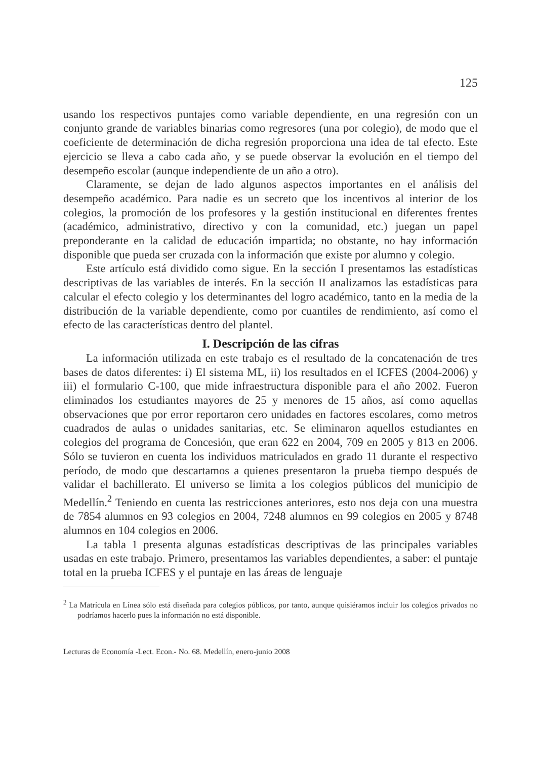125
usando los respectivos puntajes como variable dependiente, en una regresión con un conjunto grande de variables binarias como regresores (una por colegio), de modo que el coeficiente de determinación de dicha regresión proporciona una idea de tal efecto. Este ejercicio se lleva a cabo cada año, y se puede observar la evolución en el tiempo del desempeño escolar (aunque independiente de un año a otro).
Claramente, se dejan de lado algunos aspectos importantes en el análisis del desempeño académico. Para nadie es un secreto que los incentivos al interior de los colegios, la promoción de los profesores y la gestión institucional en diferentes frentes (académico, administrativo, directivo y con la comunidad, etc.) juegan un papel preponderante en la calidad de educación impartida; no obstante, no hay información disponible que pueda ser cruzada con la información que existe por alumno y colegio.
Este artículo está dividido como sigue. En la sección I presentamos las estadísticas descriptivas de las variables de interés. En la sección II analizamos las estadísticas para calcular el efecto colegio y los determinantes del logro académico, tanto en la media de la distribución de la variable dependiente, como por cuantiles de rendimiento, así como el efecto de las características dentro del plantel.
I. Descripción de las cifras
La información utilizada en este trabajo es el resultado de la concatenación de tres bases de datos diferentes: i) El sistema ML, ii) los resultados en el ICFES (2004-2006) y iii) el formulario C-100, que mide infraestructura disponible para el año 2002. Fueron eliminados los estudiantes mayores de 25 y menores de 15 años, así como aquellas observaciones que por error reportaron cero unidades en factores escolares, como metros cuadrados de aulas o unidades sanitarias, etc. Se eliminaron aquellos estudiantes en colegios del programa de Concesión, que eran 622 en 2004, 709 en 2005 y 813 en 2006. Sólo se tuvieron en cuenta los individuos matriculados en grado 11 durante el respectivo período, de modo que descartamos a quienes presentaron la prueba tiempo después de validar el bachillerato. El universo se limita a los colegios públicos del municipio de Medellín.<sup>2</sup> Teniendo en cuenta las restricciones anteriores, esto nos deja con una muestra de 7854 alumnos en 93 colegios en 2004, 7248 alumnos en 99 colegios en 2005 y 8748 alumnos en 104 colegios en 2006.
La tabla 1 presenta algunas estadísticas descriptivas de las principales variables usadas en este trabajo. Primero, presentamos las variables dependientes, a saber: el puntaje total en la prueba ICFES y el puntaje en las áreas de lenguaje
<sup>2</sup> La Matrícula en Línea sólo está diseñada para colegios públicos, por tanto, aunque quisiéramos incluir los colegios privados no podríamos hacerlo pues la información no está disponible.
Lecturas de Economía -Lect. Econ.- No. 68. Medellín, enero-junio 2008